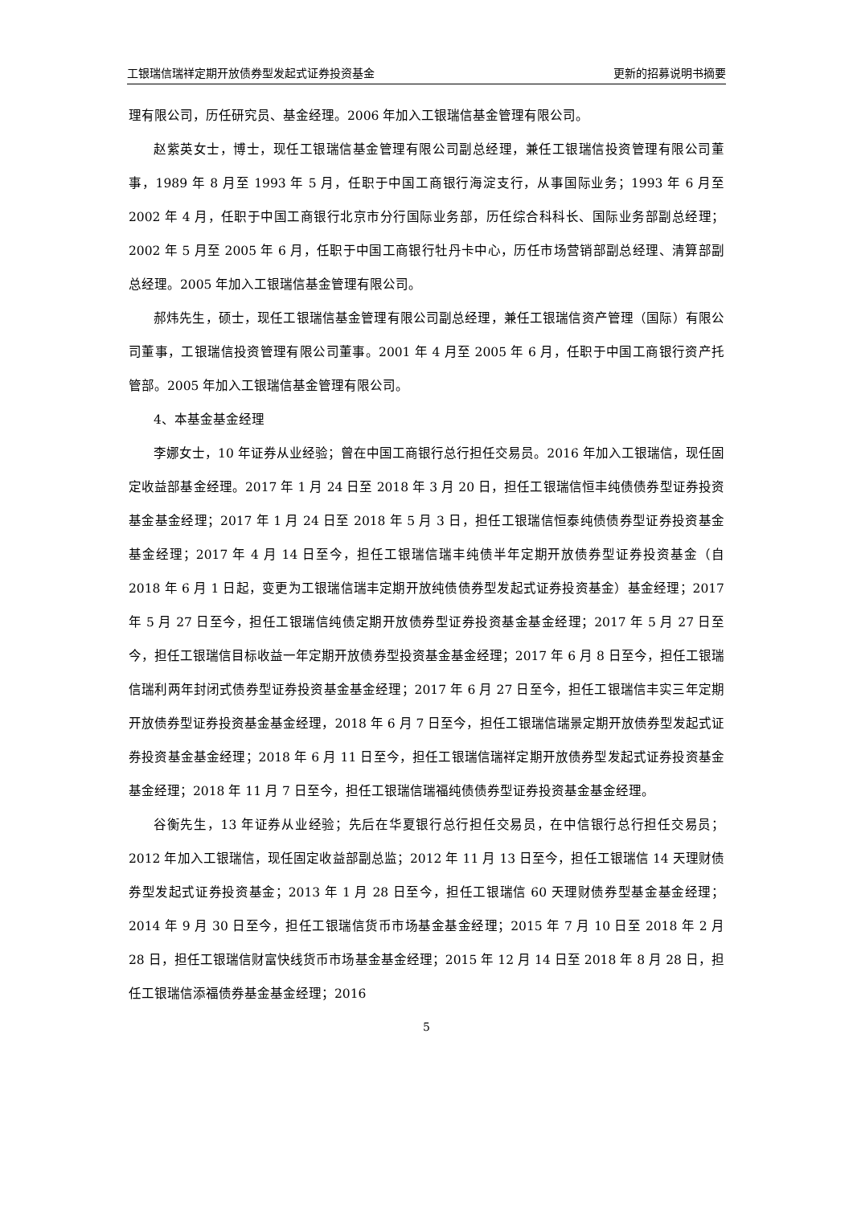工银瑞信瑞祥定期开放债券型发起式证券投资基金 更新的招募说明书摘要
理有限公司，历任研究员、基金经理。2006 年加入工银瑞信基金管理有限公司。
赵紫英女士，博士，现任工银瑞信基金管理有限公司副总经理，兼任工银瑞信投资管理有限公司董事，1989 年 8 月至 1993 年 5 月，任职于中国工商银行海淀支行，从事国际业务；1993 年 6 月至 2002 年 4 月，任职于中国工商银行北京市分行国际业务部，历任综合科科长、国际业务部副总经理；2002 年 5 月至 2005 年 6 月，任职于中国工商银行牡丹卡中心，历任市场营销部副总经理、清算部副总经理。2005 年加入工银瑞信基金管理有限公司。
郝炜先生，硕士，现任工银瑞信基金管理有限公司副总经理，兼任工银瑞信资产管理（国际）有限公司董事，工银瑞信投资管理有限公司董事。2001 年 4 月至 2005 年 6 月，任职于中国工商银行资产托管部。2005 年加入工银瑞信基金管理有限公司。
4、本基金基金经理
李娜女士，10 年证券从业经验；曾在中国工商银行总行担任交易员。2016 年加入工银瑞信，现任固定收益部基金经理。2017 年 1 月 24 日至 2018 年 3 月 20 日，担任工银瑞信恒丰纯债债券型证券投资基金基金经理；2017 年 1 月 24 日至 2018 年 5 月 3 日，担任工银瑞信恒泰纯债债券型证券投资基金基金经理；2017 年 4 月 14 日至今，担任工银瑞信瑞丰纯债半年定期开放债券型证券投资基金（自 2018 年 6 月 1 日起，变更为工银瑞信瑞丰定期开放纯债债券型发起式证券投资基金）基金经理；2017 年 5 月 27 日至今，担任工银瑞信纯债定期开放债券型证券投资基金基金经理；2017 年 5 月 27 日至今，担任工银瑞信目标收益一年定期开放债券型投资基金基金经理；2017 年 6 月 8 日至今，担任工银瑞信瑞利两年封闭式债券型证券投资基金基金经理；2017 年 6 月 27 日至今，担任工银瑞信丰实三年定期开放债券型证券投资基金基金经理，2018 年 6 月 7 日至今，担任工银瑞信瑞景定期开放债券型发起式证券投资基金基金经理；2018 年 6 月 11 日至今，担任工银瑞信瑞祥定期开放债券型发起式证券投资基金基金经理；2018 年 11 月 7 日至今，担任工银瑞信瑞福纯债债券型证券投资基金基金经理。
谷衡先生，13 年证券从业经验；先后在华夏银行总行担任交易员，在中信银行总行担任交易员；2012 年加入工银瑞信，现任固定收益部副总监；2012 年 11 月 13 日至今，担任工银瑞信 14 天理财债券型发起式证券投资基金；2013 年 1 月 28 日至今，担任工银瑞信 60 天理财债券型基金基金经理；2014 年 9 月 30 日至今，担任工银瑞信货币市场基金基金经理；2015 年 7 月 10 日至 2018 年 2 月 28 日，担任工银瑞信财富快线货币市场基金基金经理；2015 年 12 月 14 日至 2018 年 8 月 28 日，担任工银瑞信添福债券基金基金经理；2016
5